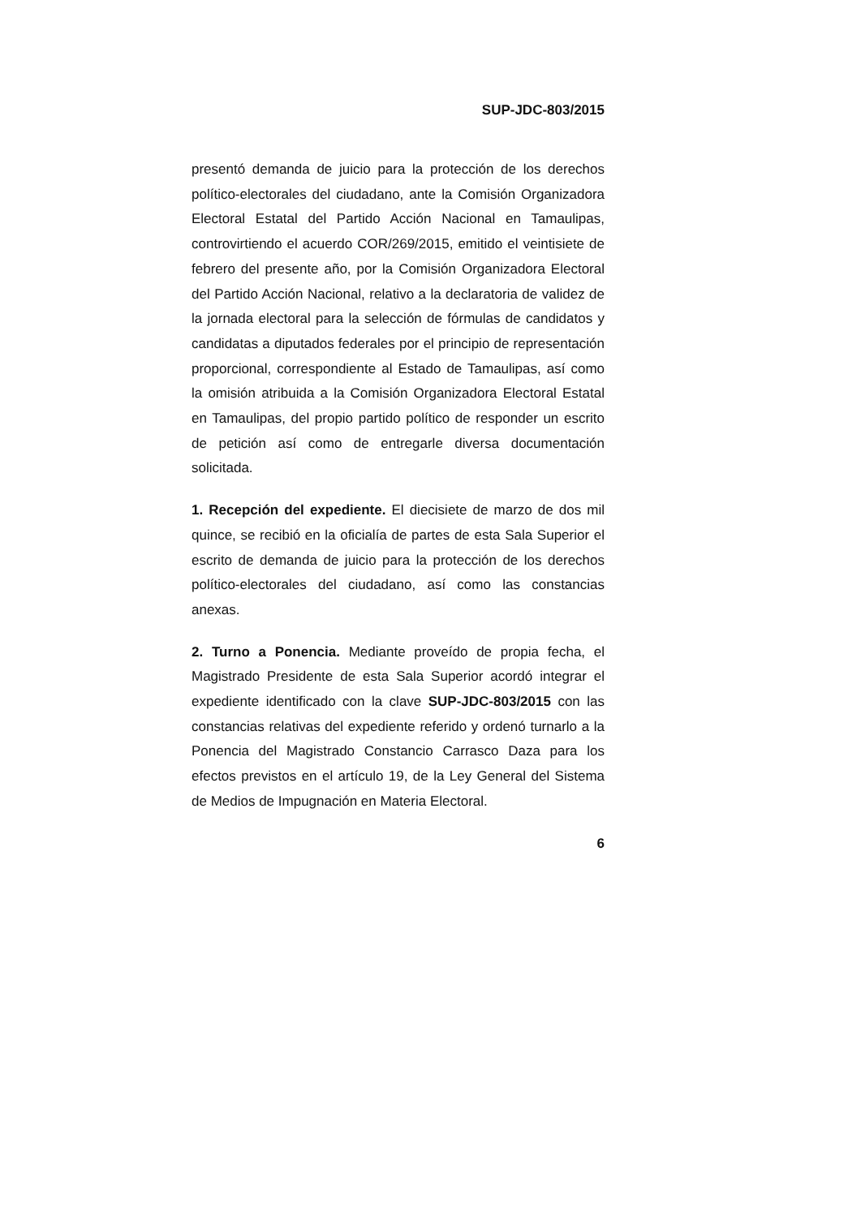SUP-JDC-803/2015
presentó demanda de juicio para la protección de los derechos político-electorales del ciudadano, ante la Comisión Organizadora Electoral Estatal del Partido Acción Nacional en Tamaulipas, controvirtiendo el acuerdo COR/269/2015, emitido el veintisiete de febrero del presente año, por la Comisión Organizadora Electoral del Partido Acción Nacional, relativo a la declaratoria de validez de la jornada electoral para la selección de fórmulas de candidatos y candidatas a diputados federales por el principio de representación proporcional, correspondiente al Estado de Tamaulipas, así como la omisión atribuida a la Comisión Organizadora Electoral Estatal en Tamaulipas, del propio partido político de responder un escrito de petición así como de entregarle diversa documentación solicitada.
1. Recepción del expediente. El diecisiete de marzo de dos mil quince, se recibió en la oficialía de partes de esta Sala Superior el escrito de demanda de juicio para la protección de los derechos político-electorales del ciudadano, así como las constancias anexas.
2. Turno a Ponencia. Mediante proveído de propia fecha, el Magistrado Presidente de esta Sala Superior acordó integrar el expediente identificado con la clave SUP-JDC-803/2015 con las constancias relativas del expediente referido y ordenó turnarlo a la Ponencia del Magistrado Constancio Carrasco Daza para los efectos previstos en el artículo 19, de la Ley General del Sistema de Medios de Impugnación en Materia Electoral.
6